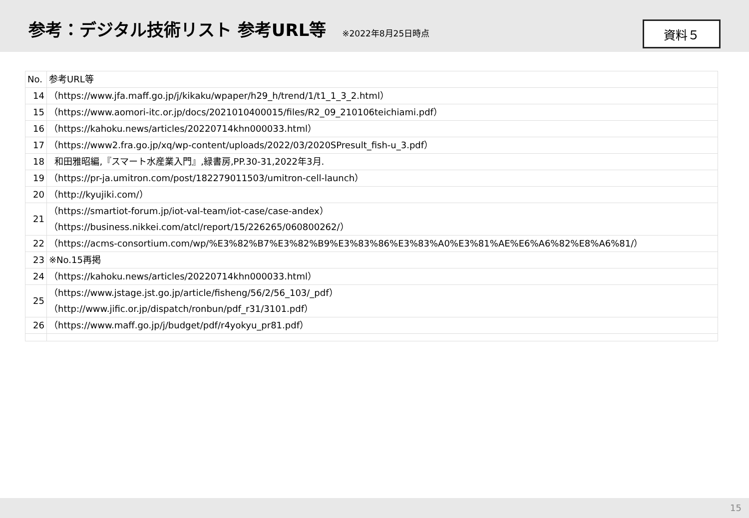参考：デジタル技術リスト 参考URL等
※2022年8月25日時点
資料５
| No. | 参考URL等 |
| 14 | （https://www.jfa.maff.go.jp/j/kikaku/wpaper/h29_h/trend/1/t1_1_3_2.html） |
| 15 | （https://www.aomori-itc.or.jp/docs/2021010400015/files/R2_09_210106teichiami.pdf） |
| 16 | （https://kahoku.news/articles/20220714khn000033.html） |
| 17 | （https://www2.fra.go.jp/xq/wp-content/uploads/2022/03/2020SPresult_fish-u_3.pdf） |
| 18 | 和田雅昭編,『スマート水産業入門』,緑書房,PP.30-31,2022年3月. |
| 19 | （https://pr-ja.umitron.com/post/182279011503/umitron-cell-launch） |
| 20 | （http://kyujiki.com/） |
| 21 | （https://smartiot-forum.jp/iot-val-team/iot-case/case-andex） （https://business.nikkei.com/atcl/report/15/226265/060800262/） |
| 22 | （https://acms-consortium.com/wp/%E3%82%B7%E3%82%B9%E3%83%86%E3%83%A0%E3%81%AE%E6%A6%82%E8%A6%81/） |
| 23 | ※No.15再掲 |
| 24 | （https://kahoku.news/articles/20220714khn000033.html） |
| 25 | （https://www.jstage.jst.go.jp/article/fisheng/56/2/56_103/_pdf） （http://www.jific.or.jp/dispatch/ronbun/pdf_r31/3101.pdf） |
| 26 | （https://www.maff.go.jp/j/budget/pdf/r4yokyu_pr81.pdf） |
15